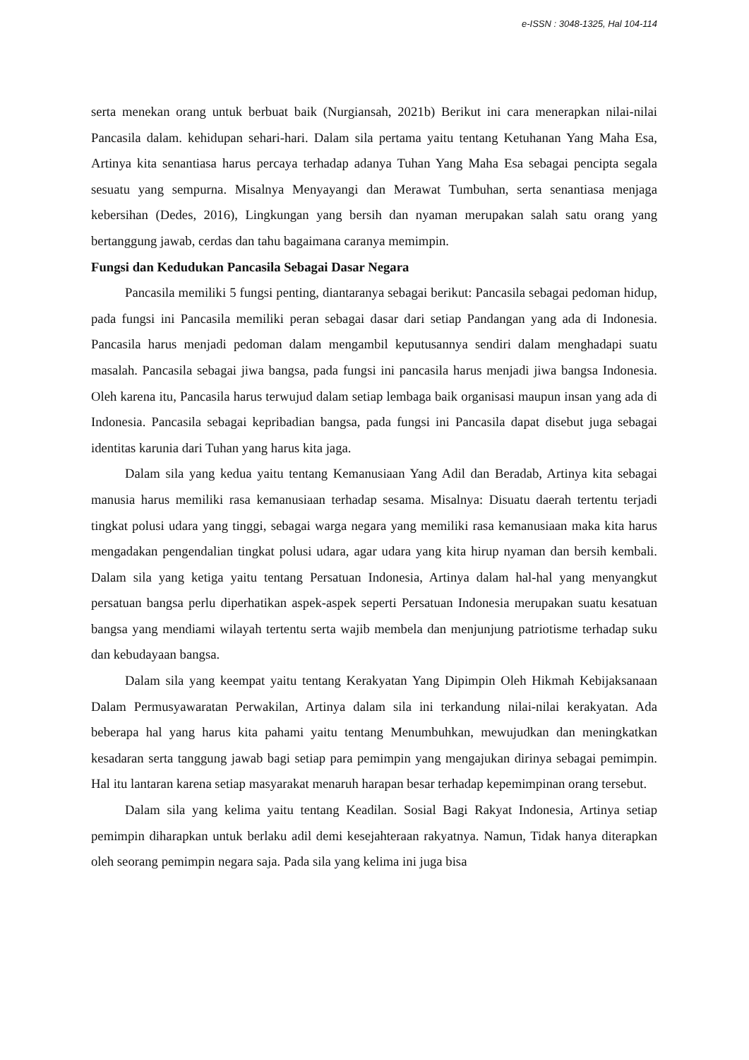e-ISSN : 3048-1325, Hal 104-114
serta menekan orang untuk berbuat baik (Nurgiansah, 2021b) Berikut ini cara menerapkan nilai-nilai Pancasila dalam. kehidupan sehari-hari. Dalam sila pertama yaitu tentang Ketuhanan Yang Maha Esa, Artinya kita senantiasa harus percaya terhadap adanya Tuhan Yang Maha Esa sebagai pencipta segala sesuatu yang sempurna. Misalnya Menyayangi dan Merawat Tumbuhan, serta senantiasa menjaga kebersihan (Dedes, 2016), Lingkungan yang bersih dan nyaman merupakan salah satu orang yang bertanggung jawab, cerdas dan tahu bagaimana caranya memimpin.
Fungsi dan Kedudukan Pancasila Sebagai Dasar Negara
Pancasila memiliki 5 fungsi penting, diantaranya sebagai berikut: Pancasila sebagai pedoman hidup, pada fungsi ini Pancasila memiliki peran sebagai dasar dari setiap Pandangan yang ada di Indonesia. Pancasila harus menjadi pedoman dalam mengambil keputusannya sendiri dalam menghadapi suatu masalah. Pancasila sebagai jiwa bangsa, pada fungsi ini pancasila harus menjadi jiwa bangsa Indonesia. Oleh karena itu, Pancasila harus terwujud dalam setiap lembaga baik organisasi maupun insan yang ada di Indonesia. Pancasila sebagai kepribadian bangsa, pada fungsi ini Pancasila dapat disebut juga sebagai identitas karunia dari Tuhan yang harus kita jaga.
Dalam sila yang kedua yaitu tentang Kemanusiaan Yang Adil dan Beradab, Artinya kita sebagai manusia harus memiliki rasa kemanusiaan terhadap sesama. Misalnya: Disuatu daerah tertentu terjadi tingkat polusi udara yang tinggi, sebagai warga negara yang memiliki rasa kemanusiaan maka kita harus mengadakan pengendalian tingkat polusi udara, agar udara yang kita hirup nyaman dan bersih kembali. Dalam sila yang ketiga yaitu tentang Persatuan Indonesia, Artinya dalam hal-hal yang menyangkut persatuan bangsa perlu diperhatikan aspek-aspek seperti Persatuan Indonesia merupakan suatu kesatuan bangsa yang mendiami wilayah tertentu serta wajib membela dan menjunjung patriotisme terhadap suku dan kebudayaan bangsa.
Dalam sila yang keempat yaitu tentang Kerakyatan Yang Dipimpin Oleh Hikmah Kebijaksanaan Dalam Permusyawaratan Perwakilan, Artinya dalam sila ini terkandung nilai-nilai kerakyatan. Ada beberapa hal yang harus kita pahami yaitu tentang Menumbuhkan, mewujudkan dan meningkatkan kesadaran serta tanggung jawab bagi setiap para pemimpin yang mengajukan dirinya sebagai pemimpin. Hal itu lantaran karena setiap masyarakat menaruh harapan besar terhadap kepemimpinan orang tersebut.
Dalam sila yang kelima yaitu tentang Keadilan. Sosial Bagi Rakyat Indonesia, Artinya setiap pemimpin diharapkan untuk berlaku adil demi kesejahteraan rakyatnya. Namun, Tidak hanya diterapkan oleh seorang pemimpin negara saja. Pada sila yang kelima ini juga bisa